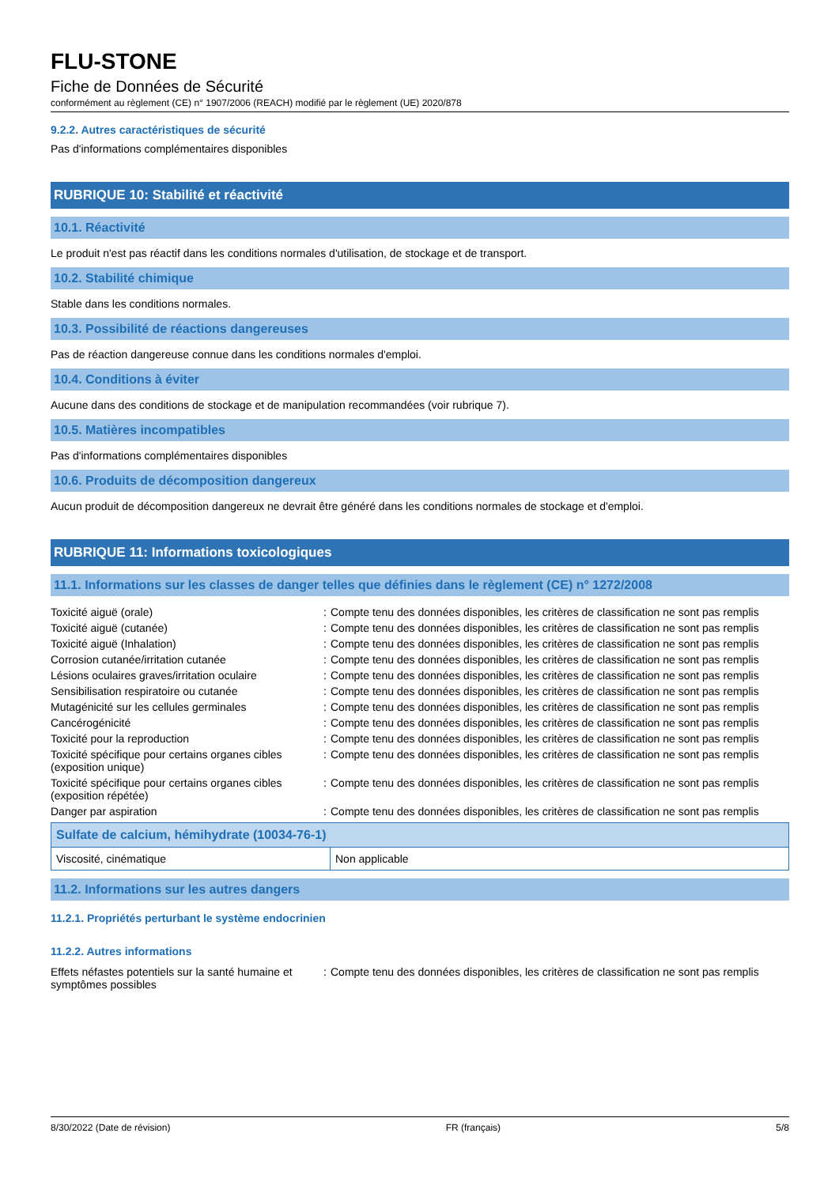FLU-STONE
Fiche de Données de Sécurité
conformément au règlement (CE) n° 1907/2006 (REACH) modifié par le règlement (UE) 2020/878
9.2.2. Autres caractéristiques de sécurité
Pas d'informations complémentaires disponibles
RUBRIQUE 10: Stabilité et réactivité
10.1. Réactivité
Le produit n'est pas réactif dans les conditions normales d'utilisation, de stockage et de transport.
10.2. Stabilité chimique
Stable dans les conditions normales.
10.3. Possibilité de réactions dangereuses
Pas de réaction dangereuse connue dans les conditions normales d'emploi.
10.4. Conditions à éviter
Aucune dans des conditions de stockage et de manipulation recommandées (voir rubrique 7).
10.5. Matières incompatibles
Pas d'informations complémentaires disponibles
10.6. Produits de décomposition dangereux
Aucun produit de décomposition dangereux ne devrait être généré dans les conditions normales de stockage et d'emploi.
RUBRIQUE 11: Informations toxicologiques
11.1. Informations sur les classes de danger telles que définies dans le règlement (CE) n° 1272/2008
| Toxicité aiguë (orale) | : | Compte tenu des données disponibles, les critères de classification ne sont pas remplis |
| Toxicité aiguë (cutanée) | : | Compte tenu des données disponibles, les critères de classification ne sont pas remplis |
| Toxicité aiguë (Inhalation) | : | Compte tenu des données disponibles, les critères de classification ne sont pas remplis |
| Corrosion cutanée/irritation cutanée | : | Compte tenu des données disponibles, les critères de classification ne sont pas remplis |
| Lésions oculaires graves/irritation oculaire | : | Compte tenu des données disponibles, les critères de classification ne sont pas remplis |
| Sensibilisation respiratoire ou cutanée | : | Compte tenu des données disponibles, les critères de classification ne sont pas remplis |
| Mutagénicité sur les cellules germinales | : | Compte tenu des données disponibles, les critères de classification ne sont pas remplis |
| Cancérogénicité | : | Compte tenu des données disponibles, les critères de classification ne sont pas remplis |
| Toxicité pour la reproduction | : | Compte tenu des données disponibles, les critères de classification ne sont pas remplis |
| Toxicité spécifique pour certains organes cibles (exposition unique) | : | Compte tenu des données disponibles, les critères de classification ne sont pas remplis |
| Toxicité spécifique pour certains organes cibles (exposition répétée) | : | Compte tenu des données disponibles, les critères de classification ne sont pas remplis |
| Danger par aspiration | : | Compte tenu des données disponibles, les critères de classification ne sont pas remplis |
| Sulfate de calcium, hémihydrate (10034-76-1) | |
| --- | --- |
| Viscosité, cinématique | Non applicable |
11.2. Informations sur les autres dangers
11.2.1. Propriétés perturbant le système endocrinien
11.2.2. Autres informations
| Effets néfastes potentiels sur la santé humaine et symptômes possibles | : | Compte tenu des données disponibles, les critères de classification ne sont pas remplis |
8/30/2022 (Date de révision) FR (français) 5/8